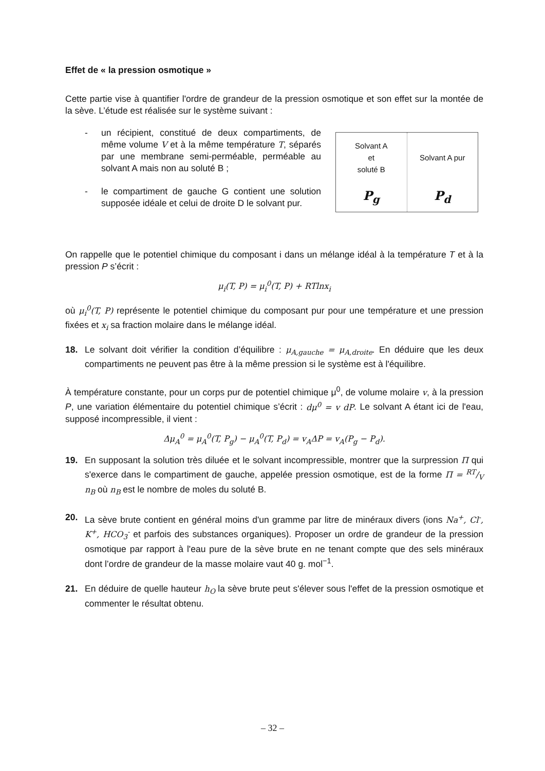Effet de « la pression osmotique »
Cette partie vise à quantifier l'ordre de grandeur de la pression osmotique et son effet sur la montée de la sève. L’étude est réalisée sur le système suivant :
- un récipient, constitué de deux compartiments, de même volume V et à la même température T, séparés par une membrane semi-perméable, perméable au solvant A mais non au soluté B ;
- le compartiment de gauche G contient une solution supposée idéale et celui de droite D le solvant pur.
Solvant A
et
soluté B
P<sub>g</sub>
Solvant A pur
P<sub>d</sub>
On rappelle que le potentiel chimique du composant i dans un mélange idéal à la température T et à la pression P s’écrit :
μ<sub>i</sub>(T, P) = μ<sub>i</sub><sup>0</sup>(T, P) + RTlnx<sub>i</sub>
où μ<sub>i</sub><sup>0</sup>(T, P) représente le potentiel chimique du composant pur pour une température et une pression fixées et x<sub>i</sub> sa fraction molaire dans le mélange idéal.
18. Le solvant doit vérifier la condition d’équilibre : μ<sub>A,gauche</sub> = μ<sub>A,droite</sub>. En déduire que les deux compartiments ne peuvent pas être à la même pression si le système est à l'équilibre.
À température constante, pour un corps pur de potentiel chimique μ<sup>0</sup>, de volume molaire v, à la pression P, une variation élémentaire du potentiel chimique s’écrit : dμ<sup>0</sup> = v dP. Le solvant A étant ici de l'eau, supposé incompressible, il vient :
Δμ<sub>A</sub><sup>0</sup> = μ<sub>A</sub><sup>0</sup>(T, P<sub>g</sub>) − μ<sub>A</sub><sup>0</sup>(T, P<sub>d</sub>) = v<sub>A</sub>ΔP = v<sub>A</sub>(P<sub>g</sub> − P<sub>d</sub>).
19. En supposant la solution très diluée et le solvant incompressible, montrer que la surpression Π qui s'exerce dans le compartiment de gauche, appelée pression osmotique, est de la forme Π = RT/V n<sub>B</sub> où n<sub>B</sub> est le nombre de moles du soluté B.
20. La sève brute contient en général moins d'un gramme par litre de minéraux divers (ions Na<sup>+</sup>, Cl<sup>-</sup>, K<sup>+</sup>, HCO<sub>3</sub><sup>-</sup> et parfois des substances organiques). Proposer un ordre de grandeur de la pression osmotique par rapport à l'eau pure de la sève brute en ne tenant compte que des sels minéraux dont l’ordre de grandeur de la masse molaire vaut 40 g. mol<sup>−1</sup>.
21. En déduire de quelle hauteur h<sub>O</sub> la sève brute peut s'élever sous l'effet de la pression osmotique et commenter le résultat obtenu.
– 32 –